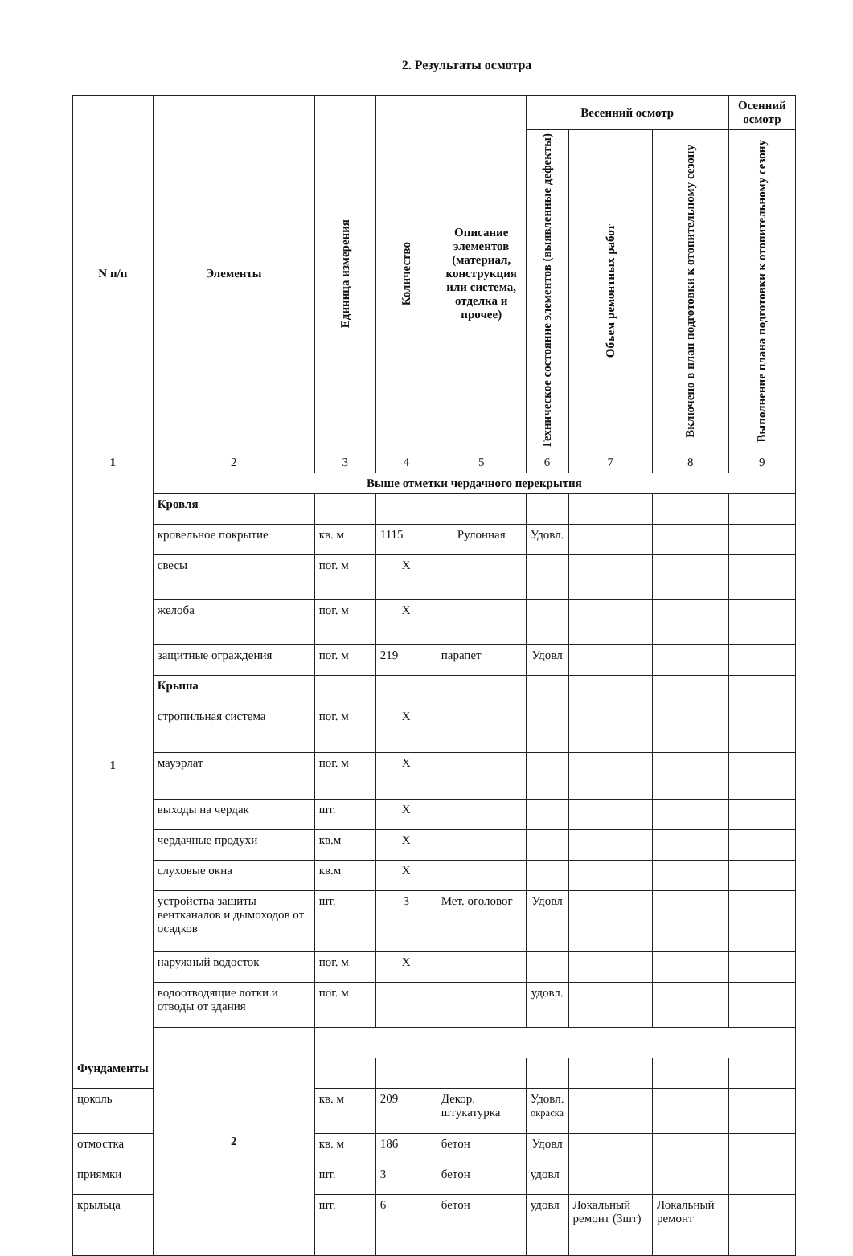2. Результаты осмотра
| N п/п | Элементы | Единица измерения | Количество | Описание элементов (материал, конструкция или система, отделка и прочее) | Весенний осмотр | | | Осенний осмотр |
| --- | --- | --- | --- | --- | --- | --- | --- | --- |
| | | | | | Техническое состояние элементов (выявленные дефекты) | Объем ремонтных работ | Включено в план подготовки к отопительному сезону | Выполнение плана подготовки к отопительному сезону |
| 1 | 2 | 3 | 4 | 5 | 6 | 7 | 8 | 9 |
| 1 | Выше отметки чердачного перекрытия | | | | | | | |
| | Кровля | | | | | | | |
| | кровельное покрытие | кв. м | 1115 | Рулонная | Удовл. | | | |
| | свесы | пог. м | Х | | | | | |
| | желоба | пог. м | Х | | | | | |
| | защитные ограждения | пог. м | 219 | парапет | Удовл | | | |
| | Крыша | | | | | | | |
| | стропильная система | пог. м | Х | | | | | |
| | мауэрлат | пог. м | Х | | | | | |
| | выходы на чердак | шт. | Х | | | | | |
| | чердачные продухи | кв.м | Х | | | | | |
| | слуховые окна | кв.м | Х | | | | | |
| | устройства защиты вентканалов и дымоходов от осадков | шт. | 3 | Мет. оголовог | Удовл | | | |
| | наружный водосток | пог. м | Х | | | | | |
| | водоотводящие лотки и отводы от здания | пог. м | | | удовл. | | | |
| | 2 | | | | | | | |
| Фундаменты | | | | | | | | |
| цоколь | | кв. м | 209 | Декор. штукатурка | Удовл. окраска | | | |
| отмостка | | кв. м | 186 | бетон | Удовл | | | |
| приямки | | шт. | 3 | бетон | удовл | | | |
| крыльца | | шт. | 6 | бетон | удовл | Локальный ремонт (3шт) | Локальный ремонт | |